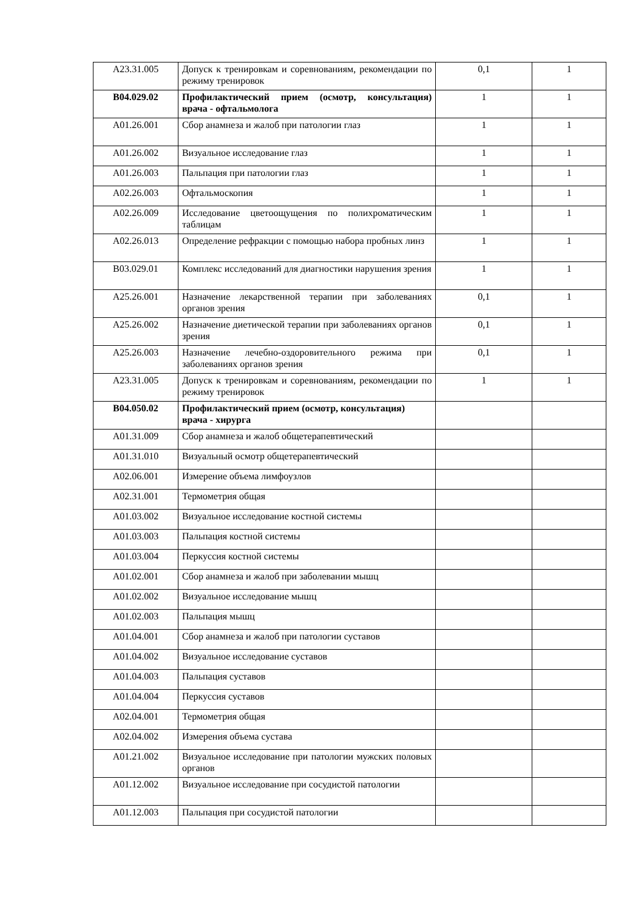| A23.31.005 | Допуск к тренировкам и соревнованиям, рекомендации по режиму тренировок | 0,1 | 1 |
| B04.029.02 | Профилактический прием (осмотр, консультация) врача - офтальмолога | 1 | 1 |
| A01.26.001 | Сбор анамнеза и жалоб при патологии глаз | 1 | 1 |
| A01.26.002 | Визуальное исследование глаз | 1 | 1 |
| A01.26.003 | Пальпация при патологии глаз | 1 | 1 |
| A02.26.003 | Офтальмоскопия | 1 | 1 |
| A02.26.009 | Исследование цветоощущения по полихроматическим таблицам | 1 | 1 |
| A02.26.013 | Определение рефракции с помощью набора пробных линз | 1 | 1 |
| B03.029.01 | Комплекс исследований для диагностики нарушения зрения | 1 | 1 |
| A25.26.001 | Назначение лекарственной терапии при заболеваниях органов зрения | 0,1 | 1 |
| A25.26.002 | Назначение диетической терапии при заболеваниях органов зрения | 0,1 | 1 |
| A25.26.003 | Назначение лечебно-оздоровительного режима при заболеваниях органов зрения | 0,1 | 1 |
| A23.31.005 | Допуск к тренировкам и соревнованиям, рекомендации по режиму тренировок | 1 | 1 |
| B04.050.02 | Профилактический прием (осмотр, консультация) врача - хирурга | | |
| A01.31.009 | Сбор анамнеза и жалоб общетерапевтический | | |
| A01.31.010 | Визуальный осмотр общетерапевтический | | |
| A02.06.001 | Измерение объема лимфоузлов | | |
| A02.31.001 | Термометрия общая | | |
| A01.03.002 | Визуальное исследование костной системы | | |
| A01.03.003 | Пальпация костной системы | | |
| A01.03.004 | Перкуссия костной системы | | |
| A01.02.001 | Сбор анамнеза и жалоб при заболевании мышц | | |
| A01.02.002 | Визуальное исследование мышц | | |
| A01.02.003 | Пальпация мышц | | |
| A01.04.001 | Сбор анамнеза и жалоб при патологии суставов | | |
| A01.04.002 | Визуальное исследование суставов | | |
| A01.04.003 | Пальпация суставов | | |
| A01.04.004 | Перкуссия суставов | | |
| A02.04.001 | Термометрия общая | | |
| A02.04.002 | Измерения объема сустава | | |
| A01.21.002 | Визуальное исследование при патологии мужских половых органов | | |
| A01.12.002 | Визуальное исследование при сосудистой патологии | | |
| A01.12.003 | Пальпация при сосудистой патологии | | |